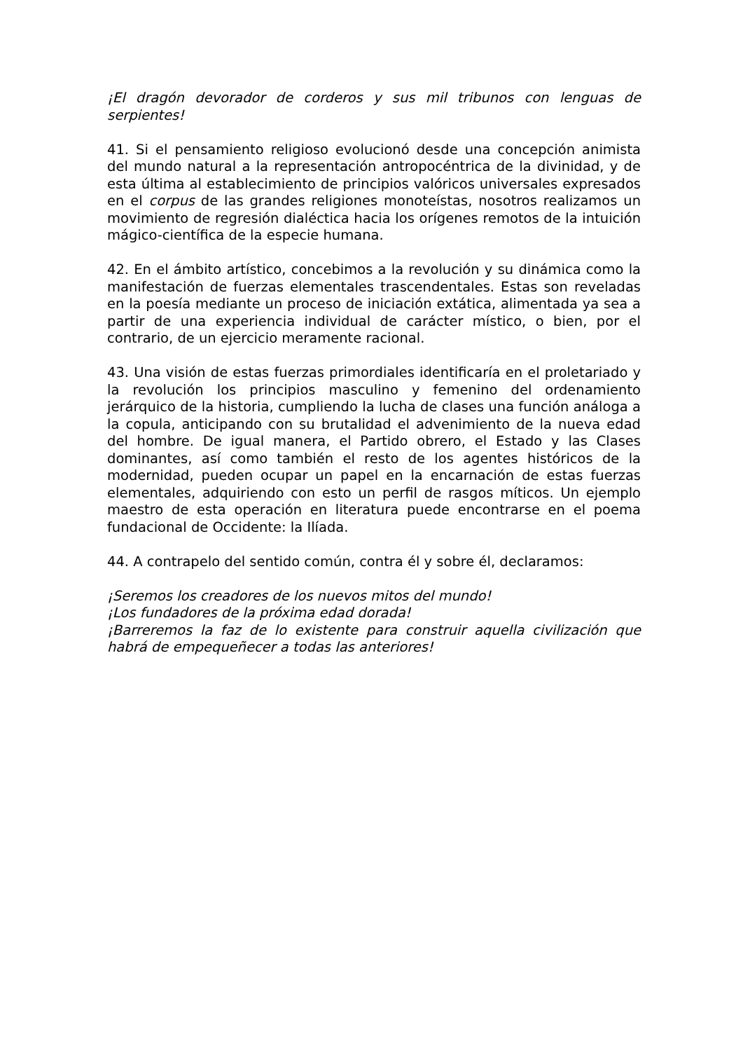¡El dragón devorador de corderos y sus mil tribunos con lenguas de serpientes!
41. Si el pensamiento religioso evolucionó desde una concepción animista del mundo natural a la representación antropocéntrica de la divinidad, y de esta última al establecimiento de principios valóricos universales expresados en el corpus de las grandes religiones monoteístas, nosotros realizamos un movimiento de regresión dialéctica hacia los orígenes remotos de la intuición mágico-científica de la especie humana.
42. En el ámbito artístico, concebimos a la revolución y su dinámica como la manifestación de fuerzas elementales trascendentales. Estas son reveladas en la poesía mediante un proceso de iniciación extática, alimentada ya sea a partir de una experiencia individual de carácter místico, o bien, por el contrario, de un ejercicio meramente racional.
43. Una visión de estas fuerzas primordiales identificaría en el proletariado y la revolución los principios masculino y femenino del ordenamiento jerárquico de la historia, cumpliendo la lucha de clases una función análoga a la copula, anticipando con su brutalidad el advenimiento de la nueva edad del hombre. De igual manera, el Partido obrero, el Estado y las Clases dominantes, así como también el resto de los agentes históricos de la modernidad, pueden ocupar un papel en la encarnación de estas fuerzas elementales, adquiriendo con esto un perfil de rasgos míticos. Un ejemplo maestro de esta operación en literatura puede encontrarse en el poema fundacional de Occidente: la Ilíada.
44. A contrapelo del sentido común, contra él y sobre él, declaramos:
¡Seremos los creadores de los nuevos mitos del mundo!
¡Los fundadores de la próxima edad dorada!
¡Barreremos la faz de lo existente para construir aquella civilización que habrá de empequeñecer a todas las anteriores!